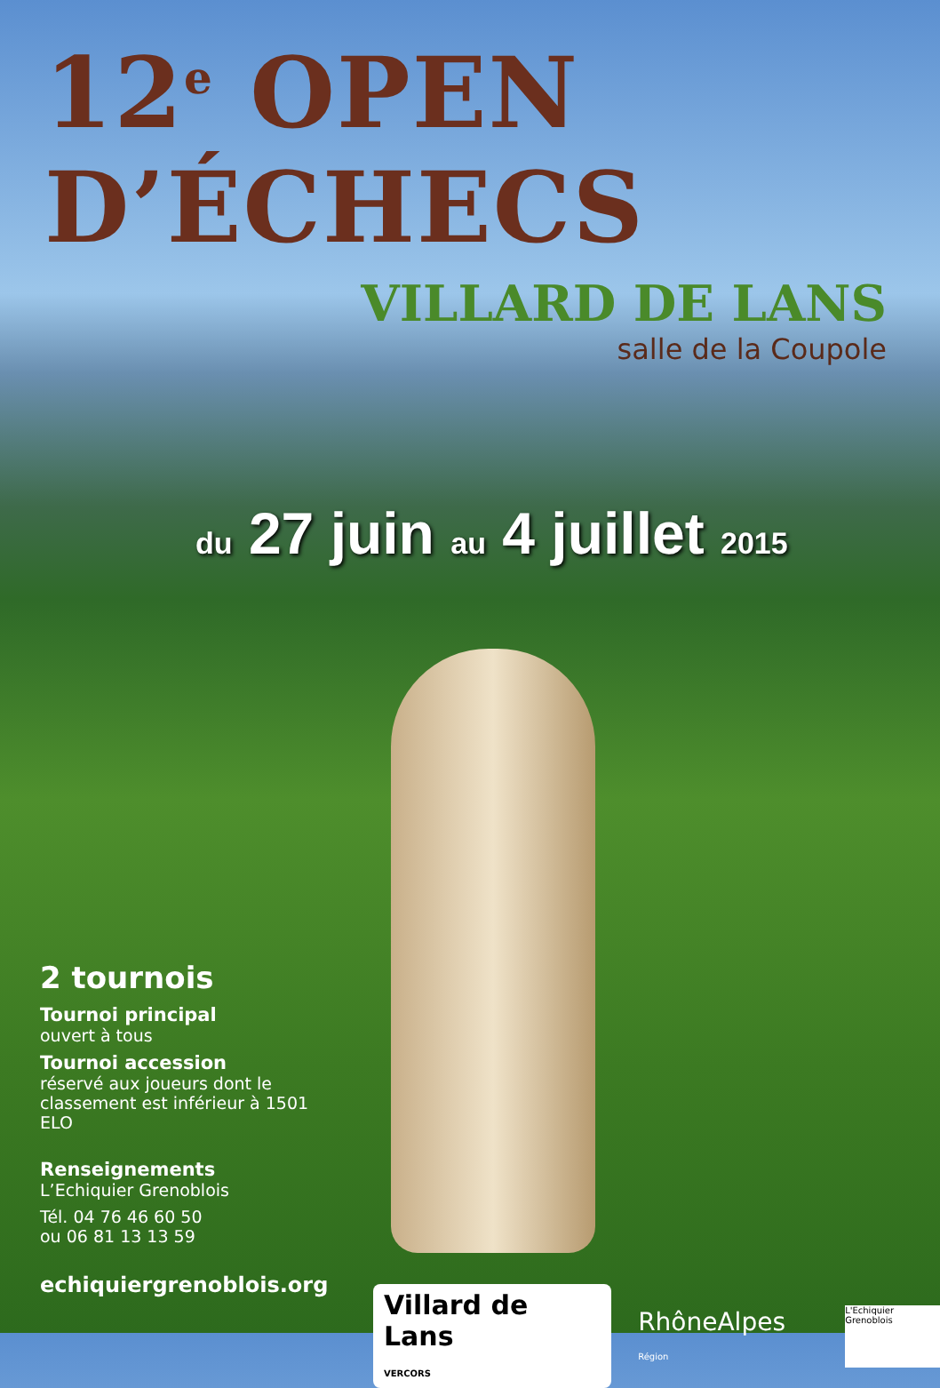12<sup>e</sup> OPEN D’ÉCHECS
VILLARD DE LANS
salle de la Coupole
du 27 juin au 4 juillet 2015
2 tournois
Tournoi principal
ouvert à tous
Tournoi accession
réservé aux joueurs dont le classement est inférieur à 1501 ELO
Renseignements
L’Echiquier Grenoblois
Tél. 04 76 46 60 50
ou 06 81 13 13 59
echiquiergrenoblois.org
Villard de Lans
VERCORS
RhôneAlpes Région
L'Echiquier Grenoblois